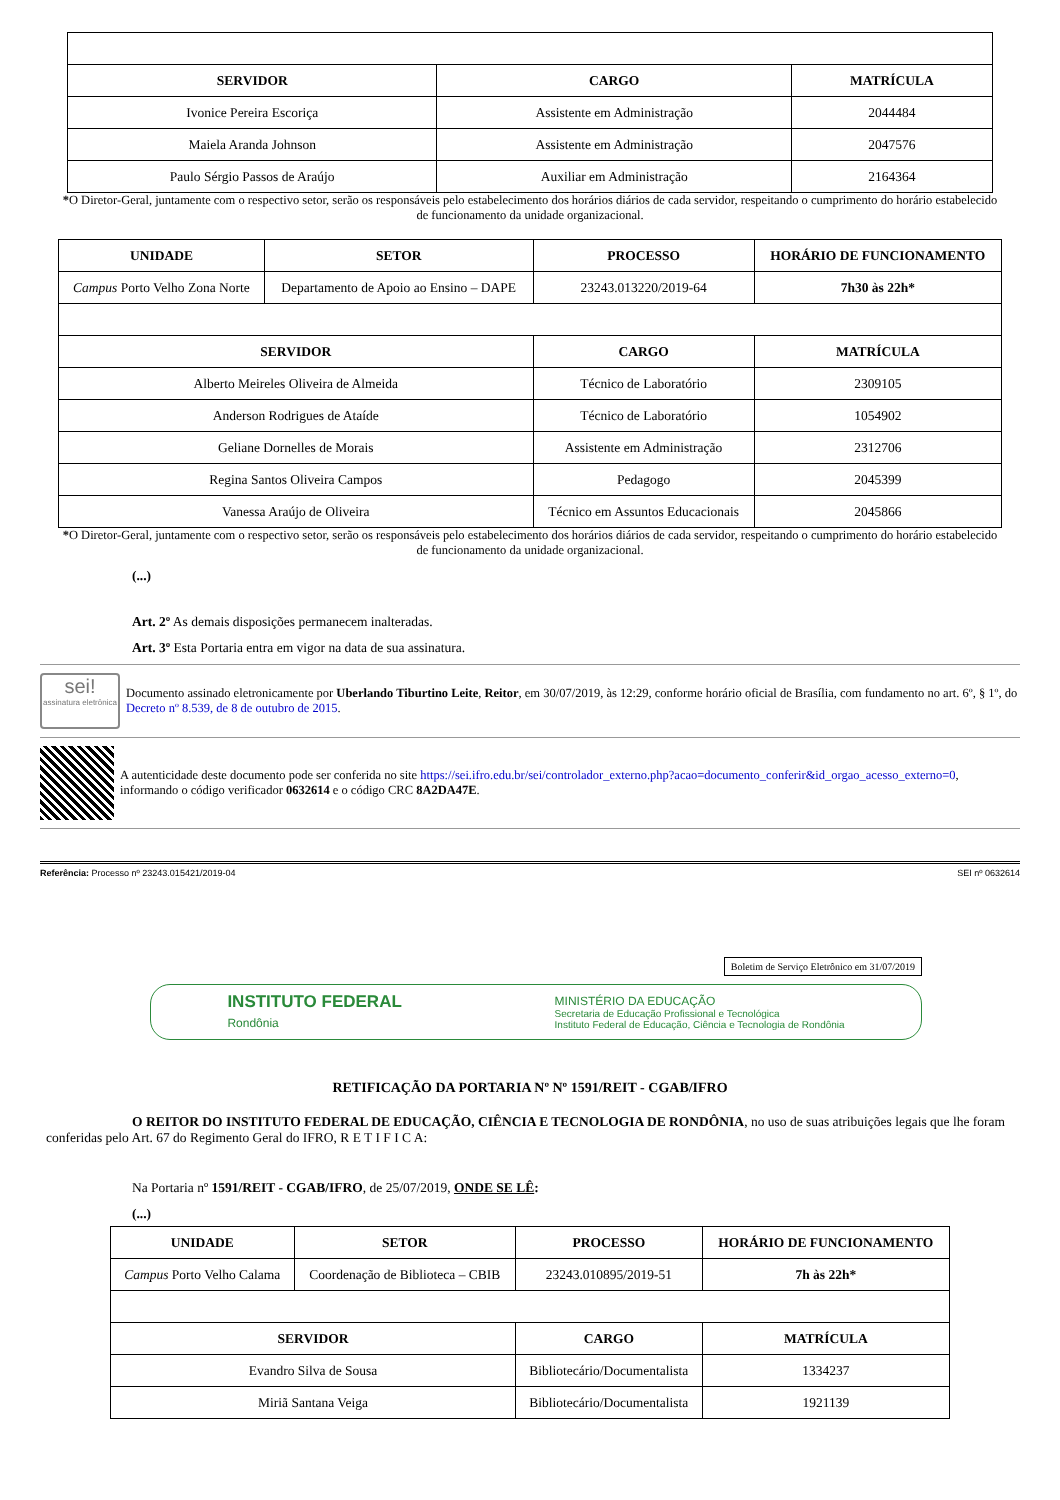| SERVIDOR | CARGO | MATRÍCULA |
| --- | --- | --- |
| Ivonice Pereira Escoriça | Assistente em Administração | 2044484 |
| Maiela Aranda Johnson | Assistente em Administração | 2047576 |
| Paulo Sérgio Passos de Araújo | Auxiliar em Administração | 2164364 |
*O Diretor-Geral, juntamente com o respectivo setor, serão os responsáveis pelo estabelecimento dos horários diários de cada servidor, respeitando o cumprimento do horário estabelecido de funcionamento da unidade organizacional.
| UNIDADE | SETOR | PROCESSO | HORÁRIO DE FUNCIONAMENTO |
| --- | --- | --- | --- |
| Campus Porto Velho Zona Norte | Departamento de Apoio ao Ensino – DAPE | 23243.013220/2019-64 | 7h30 às 22h* |
| SERVIDOR | | CARGO | MATRÍCULA |
| Alberto Meireles Oliveira de Almeida | | Técnico de Laboratório | 2309105 |
| Anderson Rodrigues de Ataíde | | Técnico de Laboratório | 1054902 |
| Geliane Dornelles de Morais | | Assistente em Administração | 2312706 |
| Regina Santos Oliveira Campos | | Pedagogo | 2045399 |
| Vanessa Araújo de Oliveira | | Técnico em Assuntos Educacionais | 2045866 |
*O Diretor-Geral, juntamente com o respectivo setor, serão os responsáveis pelo estabelecimento dos horários diários de cada servidor, respeitando o cumprimento do horário estabelecido de funcionamento da unidade organizacional.
(...)
Art. 2º As demais disposições permanecem inalteradas.
Art. 3º Esta Portaria entra em vigor na data de sua assinatura.
sei!
assinatura eletrônica
Documento assinado eletronicamente por Uberlando Tiburtino Leite, Reitor, em 30/07/2019, às 12:29, conforme horário oficial de Brasília, com fundamento no art. 6º, § 1º, do Decreto nº 8.539, de 8 de outubro de 2015.
A autenticidade deste documento pode ser conferida no site https://sei.ifro.edu.br/sei/controlador_externo.php?acao=documento_conferir&id_orgao_acesso_externo=0, informando o código verificador 0632614 e o código CRC 8A2DA47E.
Referência: Processo nº 23243.015421/2019-04 SEI nº 0632614
Boletim de Serviço Eletrônico em 31/07/2019
INSTITUTO FEDERAL
Rondônia
MINISTÉRIO DA EDUCAÇÃO
Secretaria de Educação Profissional e Tecnológica
Instituto Federal de Educação, Ciência e Tecnologia de Rondônia
RETIFICAÇÃO DA PORTARIA Nº Nº 1591/REIT - CGAB/IFRO
O REITOR DO INSTITUTO FEDERAL DE EDUCAÇÃO, CIÊNCIA E TECNOLOGIA DE RONDÔNIA, no uso de suas atribuições legais que lhe foram conferidas pelo Art. 67 do Regimento Geral do IFRO, R E T I F I C A:
Na Portaria nº 1591/REIT - CGAB/IFRO, de 25/07/2019, ONDE SE LÊ:
(...)
| UNIDADE | SETOR | PROCESSO | HORÁRIO DE FUNCIONAMENTO |
| --- | --- | --- | --- |
| Campus Porto Velho Calama | Coordenação de Biblioteca – CBIB | 23243.010895/2019-51 | 7h às 22h* |
| SERVIDOR | | CARGO | MATRÍCULA |
| Evandro Silva de Sousa | | Bibliotecário/Documentalista | 1334237 |
| Miriã Santana Veiga | | Bibliotecário/Documentalista | 1921139 |